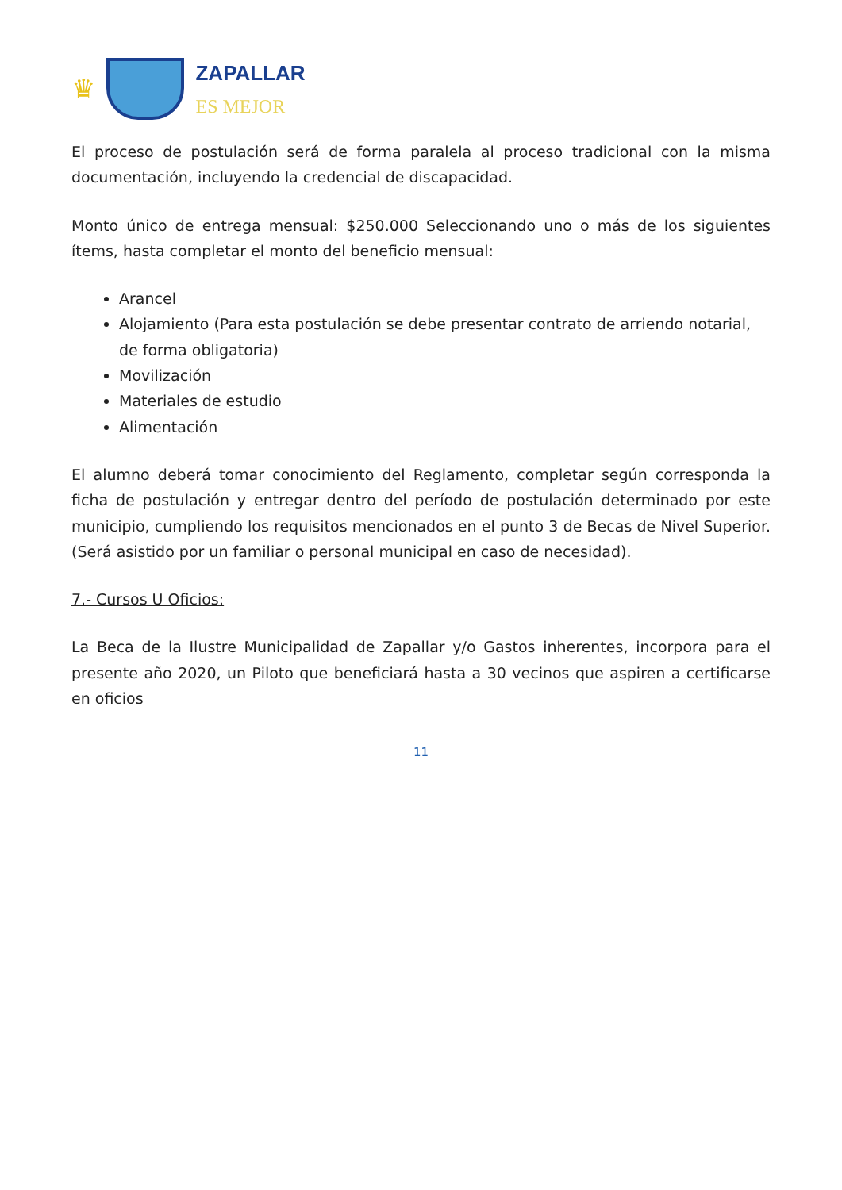♛
ZAPALLAR
ES MEJOR
El proceso de postulación será de forma paralela al proceso tradicional con la misma documentación, incluyendo la credencial de discapacidad.
Monto único de entrega mensual: $250.000 Seleccionando uno o más de los siguientes ítems, hasta completar el monto del beneficio mensual:
Arancel
Alojamiento (Para esta postulación se debe presentar contrato de arriendo notarial, de forma obligatoria)
Movilización
Materiales de estudio
Alimentación
El alumno deberá tomar conocimiento del Reglamento, completar según corresponda la ficha de postulación y entregar dentro del período de postulación determinado por este municipio, cumpliendo los requisitos mencionados en el punto 3 de Becas de Nivel Superior. (Será asistido por un familiar o personal municipal en caso de necesidad).
7.- Cursos U Oficios:
La Beca de la Ilustre Municipalidad de Zapallar y/o Gastos inherentes, incorpora para el presente año 2020, un Piloto que beneficiará hasta a 30 vecinos que aspiren a certificarse en oficios
11